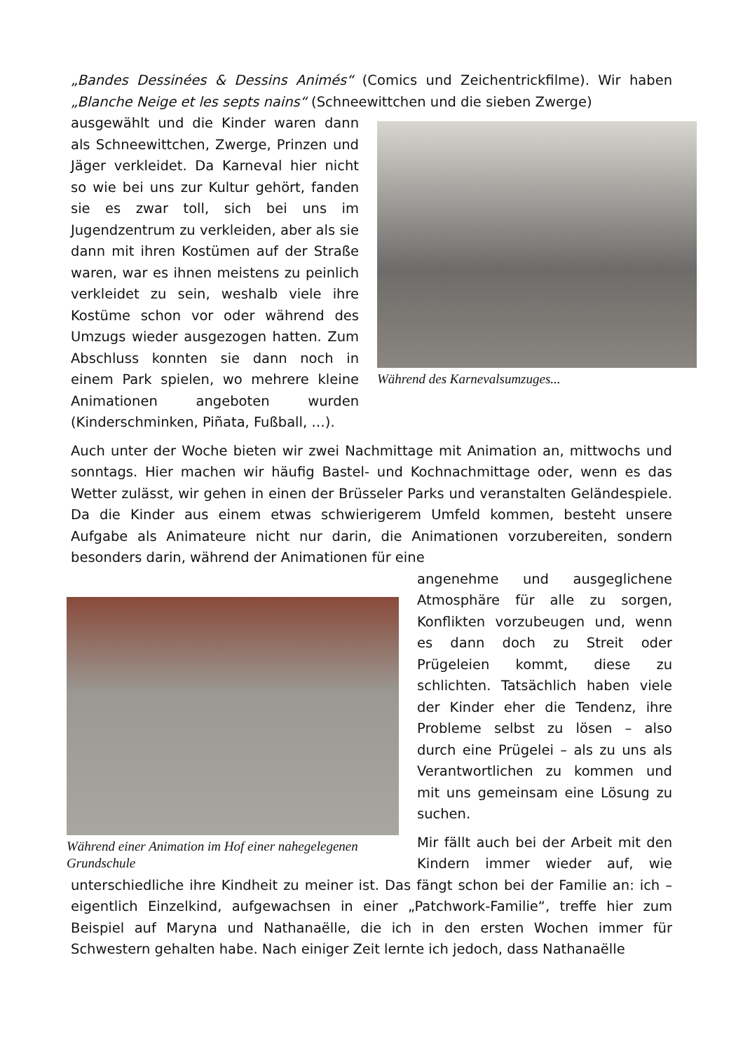„Bandes Dessinées & Dessins Animés“ (Comics und Zeichentrickfilme). Wir haben „Blanche Neige et les septs nains“ (Schneewittchen und die sieben Zwerge)
Während des Karnevalsumzuges...
ausgewählt und die Kinder waren dann als Schneewittchen, Zwerge, Prinzen und Jäger verkleidet. Da Karneval hier nicht so wie bei uns zur Kultur gehört, fanden sie es zwar toll, sich bei uns im Jugendzentrum zu verkleiden, aber als sie dann mit ihren Kostümen auf der Straße waren, war es ihnen meistens zu peinlich verkleidet zu sein, weshalb viele ihre Kostüme schon vor oder während des Umzugs wieder ausgezogen hatten. Zum Abschluss konnten sie dann noch in einem Park spielen, wo mehrere kleine Animationen angeboten wurden (Kinderschminken, Piñata, Fußball, …).
Auch unter der Woche bieten wir zwei Nachmittage mit Animation an, mittwochs und sonntags. Hier machen wir häufig Bastel- und Kochnachmittage oder, wenn es das Wetter zulässt, wir gehen in einen der Brüsseler Parks und veranstalten Geländespiele. Da die Kinder aus einem etwas schwierigerem Umfeld kommen, besteht unsere Aufgabe als Animateure nicht nur darin, die Animationen vorzubereiten, sondern besonders darin, während der Animationen für eine
Während einer Animation im Hof einer nahegelegenen Grundschule
angenehme und ausgeglichene Atmosphäre für alle zu sorgen, Konflikten vorzubeugen und, wenn es dann doch zu Streit oder Prügeleien kommt, diese zu schlichten. Tatsächlich haben viele der Kinder eher die Tendenz, ihre Probleme selbst zu lösen – also durch eine Prügelei – als zu uns als Verantwortlichen zu kommen und mit uns gemeinsam eine Lösung zu suchen.
Mir fällt auch bei der Arbeit mit den Kindern immer wieder auf, wie unterschiedliche ihre Kindheit zu meiner ist. Das fängt schon bei der Familie an: ich – eigentlich Einzelkind, aufgewachsen in einer „Patchwork-Familie“, treffe hier zum Beispiel auf Maryna und Nathanaëlle, die ich in den ersten Wochen immer für Schwestern gehalten habe. Nach einiger Zeit lernte ich jedoch, dass Nathanaëlle